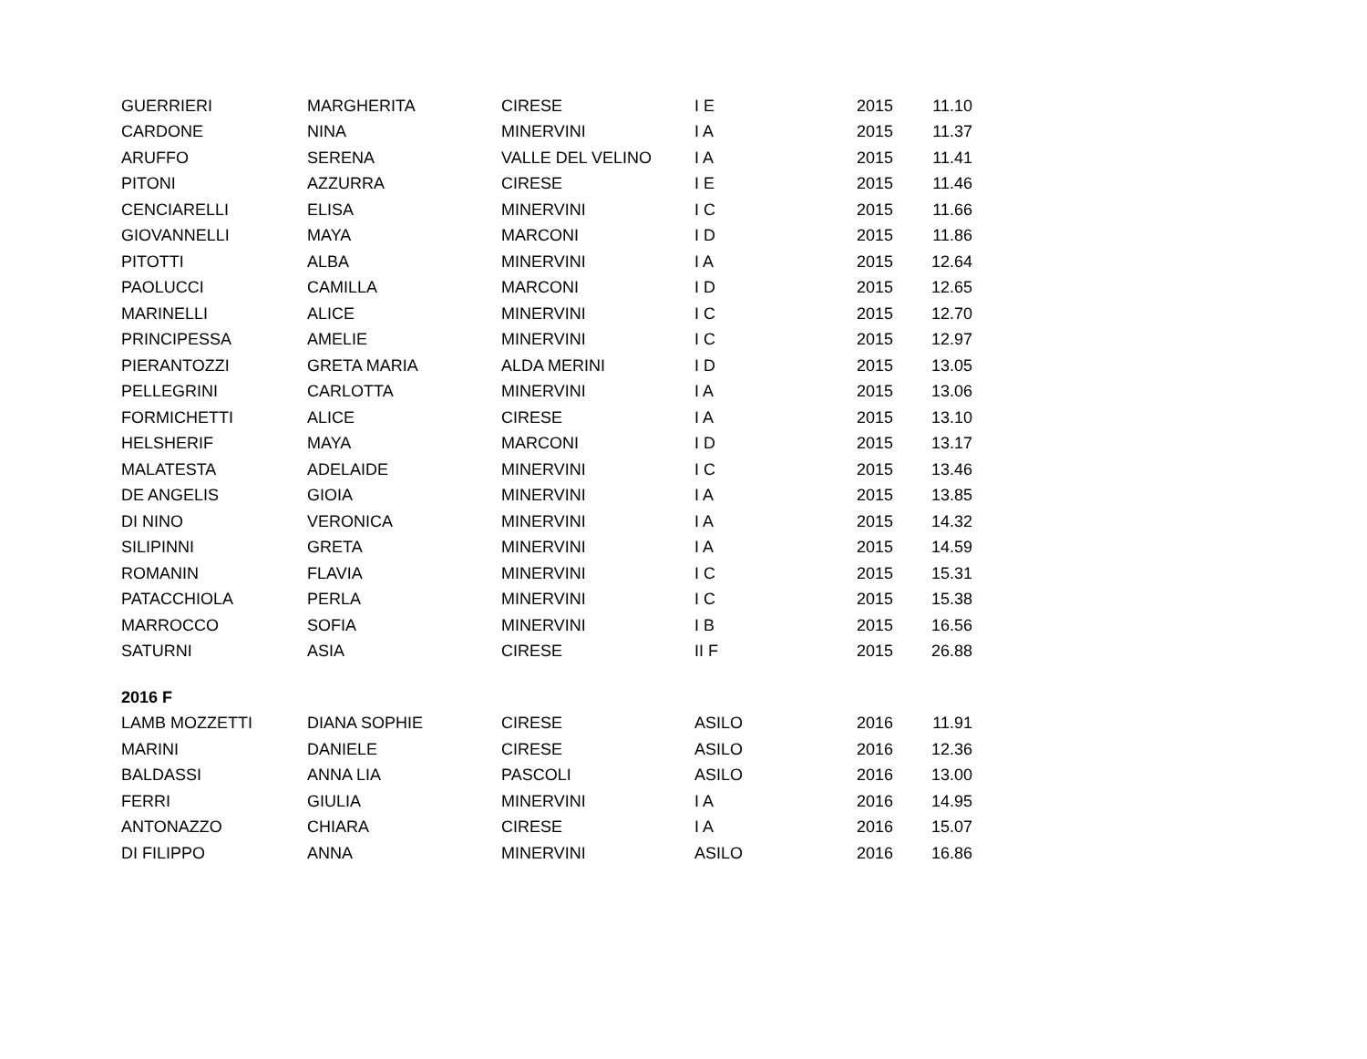| GUERRIERI | MARGHERITA | CIRESE | I E | 2015 | 11.10 |
| CARDONE | NINA | MINERVINI | I A | 2015 | 11.37 |
| ARUFFO | SERENA | VALLE DEL VELINO | I A | 2015 | 11.41 |
| PITONI | AZZURRA | CIRESE | I E | 2015 | 11.46 |
| CENCIARELLI | ELISA | MINERVINI | I C | 2015 | 11.66 |
| GIOVANNELLI | MAYA | MARCONI | I D | 2015 | 11.86 |
| PITOTTI | ALBA | MINERVINI | I A | 2015 | 12.64 |
| PAOLUCCI | CAMILLA | MARCONI | I D | 2015 | 12.65 |
| MARINELLI | ALICE | MINERVINI | I C | 2015 | 12.70 |
| PRINCIPESSA | AMELIE | MINERVINI | I C | 2015 | 12.97 |
| PIERANTOZZI | GRETA MARIA | ALDA MERINI | I D | 2015 | 13.05 |
| PELLEGRINI | CARLOTTA | MINERVINI | I A | 2015 | 13.06 |
| FORMICHETTI | ALICE | CIRESE | I A | 2015 | 13.10 |
| HELSHERIF | MAYA | MARCONI | I D | 2015 | 13.17 |
| MALATESTA | ADELAIDE | MINERVINI | I C | 2015 | 13.46 |
| DE ANGELIS | GIOIA | MINERVINI | I A | 2015 | 13.85 |
| DI NINO | VERONICA | MINERVINI | I A | 2015 | 14.32 |
| SILIPINNI | GRETA | MINERVINI | I A | 2015 | 14.59 |
| ROMANIN | FLAVIA | MINERVINI | I C | 2015 | 15.31 |
| PATACCHIOLA | PERLA | MINERVINI | I C | 2015 | 15.38 |
| MARROCCO | SOFIA | MINERVINI | I B | 2015 | 16.56 |
| SATURNI | ASIA | CIRESE | II F | 2015 | 26.88 |
| 2016 F | | | | | |
| LAMB MOZZETTI | DIANA SOPHIE | CIRESE | ASILO | 2016 | 11.91 |
| MARINI | DANIELE | CIRESE | ASILO | 2016 | 12.36 |
| BALDASSI | ANNA LIA | PASCOLI | ASILO | 2016 | 13.00 |
| FERRI | GIULIA | MINERVINI | I A | 2016 | 14.95 |
| ANTONAZZO | CHIARA | CIRESE | I A | 2016 | 15.07 |
| DI FILIPPO | ANNA | MINERVINI | ASILO | 2016 | 16.86 |